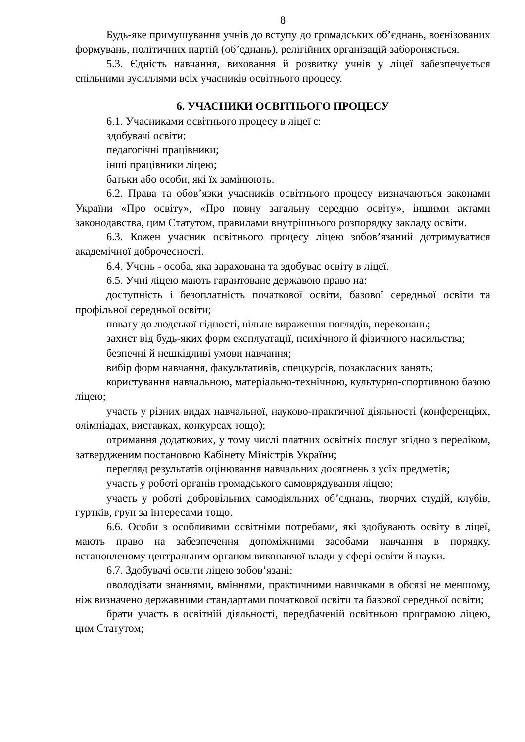8
Будь-яке примушування учнів до вступу до громадських об’єднань, воєнізованих формувань, політичних партій (об’єднань), релігійних організацій забороняється.
5.3. Єдність навчання, виховання й розвитку учнів у ліцеї забезпечується спільними зусиллями всіх учасників освітнього процесу.
6. УЧАСНИКИ ОСВІТНЬОГО ПРОЦЕСУ
6.1. Учасниками освітнього процесу в ліцеї є:
здобувачі освіти;
педагогічні працівники;
інші працівники ліцею;
батьки або особи, які їх замінюють.
6.2. Права та обов’язки учасників освітнього процесу визначаються законами України «Про освіту», «Про повну загальну середню освіту», іншими актами законодавства, цим Статутом, правилами внутрішнього розпорядку закладу освіти.
6.3. Кожен учасник освітнього процесу ліцею зобов’язаний дотримуватися академічної доброчесності.
6.4. Учень - особа, яка зарахована та здобуває освіту в ліцеї.
6.5. Учні ліцею мають гарантоване державою право на:
доступність і безоплатність початкової освіти, базової середньої освіти та профільної середньої освіти;
повагу до людської гідності, вільне вираження поглядів, переконань;
захист від будь-яких форм експлуатації, психічного й фізичного насильства;
безпечні й нешкідливі умови навчання;
вибір форм навчання, факультативів, спецкурсів, позакласних занять;
користування навчальною, матеріально-технічною, культурно-спортивною базою ліцею;
участь у різних видах навчальної, науково-практичної діяльності (конференціях, олімпіадах, виставках, конкурсах тощо);
отримання додаткових, у тому числі платних освітніх послуг згідно з переліком, затвердженим постановою Кабінету Міністрів України;
перегляд результатів оцінювання навчальних досягнень з усіх предметів;
участь у роботі органів громадського самоврядування ліцею;
участь у роботі добровільних самодіяльних об’єднань, творчих студій, клубів, гуртків, груп за інтересами тощо.
6.6. Особи з особливими освітніми потребами, які здобувають освіту в ліцеї, мають право на забезпечення допоміжними засобами навчання в порядку, встановленому центральним органом виконавчої влади у сфері освіти й науки.
6.7. Здобувачі освіти ліцею зобов’язані:
оволодівати знаннями, вміннями, практичними навичками в обсязі не меншому, ніж визначено державними стандартами початкової освіти та базової середньої освіти;
брати участь в освітній діяльності, передбаченій освітньою програмою ліцею, цим Статутом;